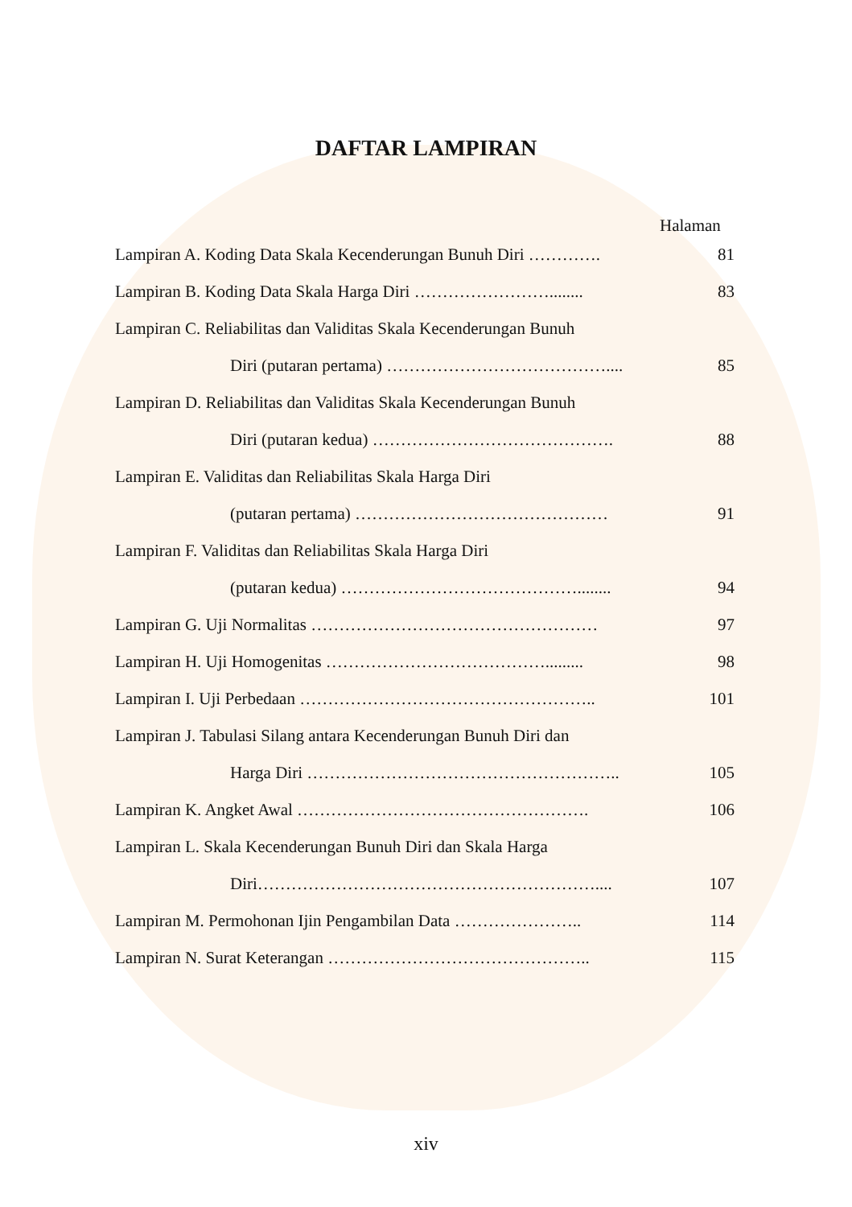DAFTAR LAMPIRAN
Halaman
Lampiran A. Koding Data Skala Kecenderungan Bunuh Diri …………. 81
Lampiran B. Koding Data Skala Harga Diri ……………………........ 83
Lampiran C. Reliabilitas dan Validitas Skala Kecenderungan Bunuh
Diri (putaran pertama) ………………………………….... 85
Lampiran D. Reliabilitas dan Validitas Skala Kecenderungan Bunuh
Diri (putaran kedua) ……………………………………. 88
Lampiran E. Validitas dan Reliabilitas Skala Harga Diri
(putaran pertama) ……………………………………… 91
Lampiran F. Validitas dan Reliabilitas Skala Harga Diri
(putaran kedua) ……………………………………........ 94
Lampiran G. Uji Normalitas …………………………………………… 97
Lampiran H. Uji Homogenitas …………………………………......... 98
Lampiran I. Uji Perbedaan …………………………………………….. 101
Lampiran J. Tabulasi Silang antara Kecenderungan Bunuh Diri dan
Harga Diri ……………………………………………….. 105
Lampiran K. Angket Awal ……………………………………………. 106
Lampiran L. Skala Kecenderungan Bunuh Diri dan Skala Harga
Diri…………………………………………………….... 107
Lampiran M. Permohonan Ijin Pengambilan Data ………………….. 114
Lampiran N. Surat Keterangan ……………………………………….. 115
xiv